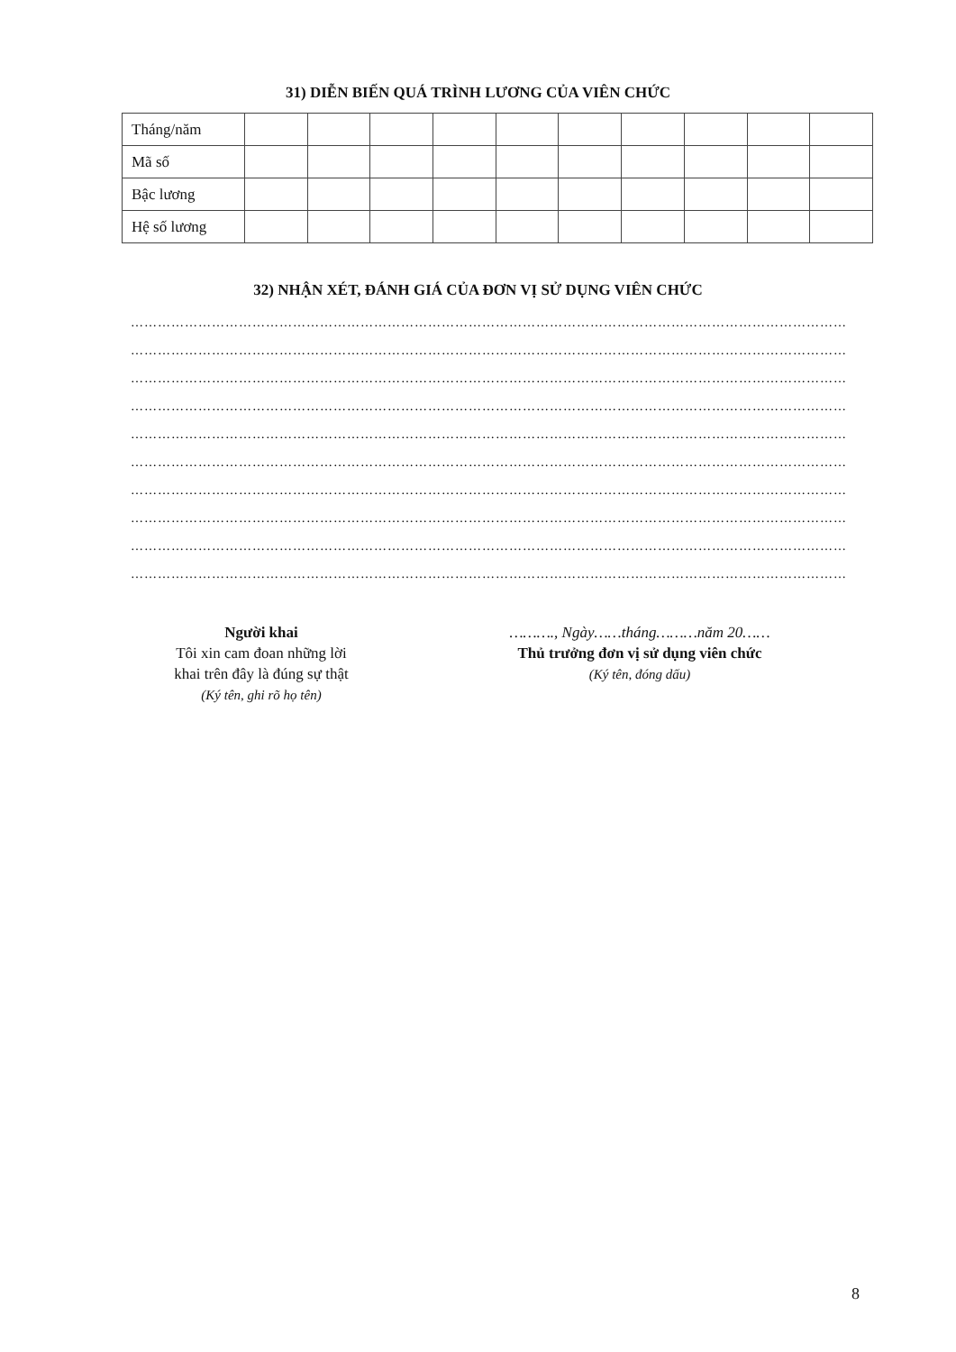31) DIỄN BIẾN QUÁ TRÌNH LƯƠNG CỦA VIÊN CHỨC
| Tháng/năm | | | | | | | | | | |
| Mã số | | | | | | | | | | |
| Bậc lương | | | | | | | | | | |
| Hệ số lương | | | | | | | | | | |
32) NHẬN XÉT, ĐÁNH GIÁ CỦA ĐƠN VỊ SỬ DỤNG VIÊN CHỨC
……………………………………………………………………………………………………………………………………………
……………………………………………………………………………………………………………………………………………
……………………………………………………………………………………………………………………………………………
……………………………………………………………………………………………………………………………………………
……………………………………………………………………………………………………………………………………………
……………………………………………………………………………………………………………………………………………
……………………………………………………………………………………………………………………………………………
……………………………………………………………………………………………………………………………………………
……………………………………………………………………………………………………………………………………………
……………………………………………………………………………………………………………………………………………
Người khai
Tôi xin cam đoan những lời
khai trên đây là đúng sự thật
(Ký tên, ghi rõ họ tên)
………., Ngày……tháng………năm 20……
Thủ trưởng đơn vị sử dụng viên chức
(Ký tên, đóng dấu)
8